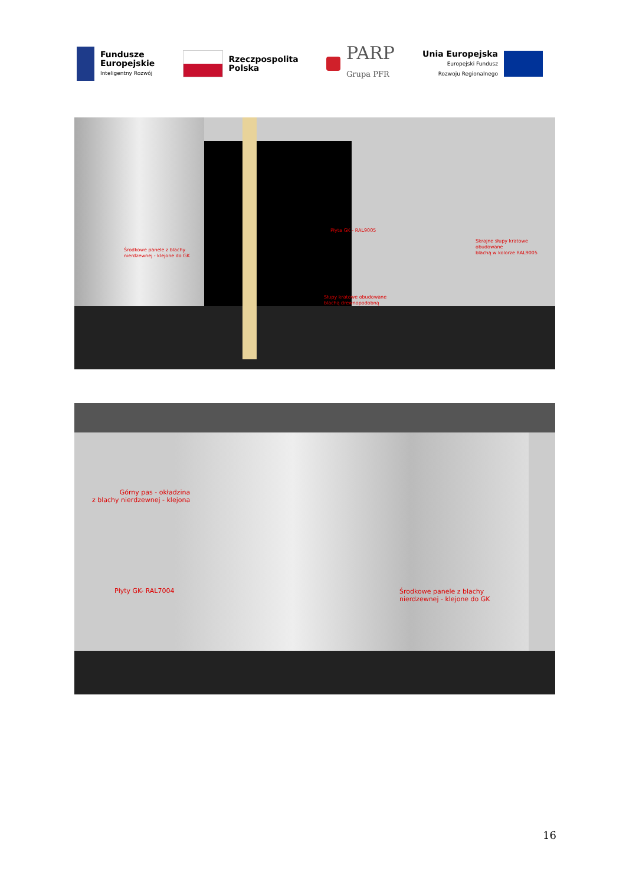Fundusze
Europejskie
Inteligentny Rozwój
Rzeczpospolita
Polska
PARP
Grupa PFR
Unia Europejska
Europejski Fundusz
Rozwoju Regionalnego
Środkowe panele z blachy
nierdzewnej - klejone do GK
Płyta GK - RAL9005
Skrajne słupy kratowe obudowane
blachą w kolorze RAL9005
Słupy kratowe obudowane
blachą drewnopodobną
Górny pas - okładzina
z blachy nierdzewnej - klejona
Płyty GK- RAL7004
Środkowe panele z blachy
nierdzewnej - klejone do GK
16